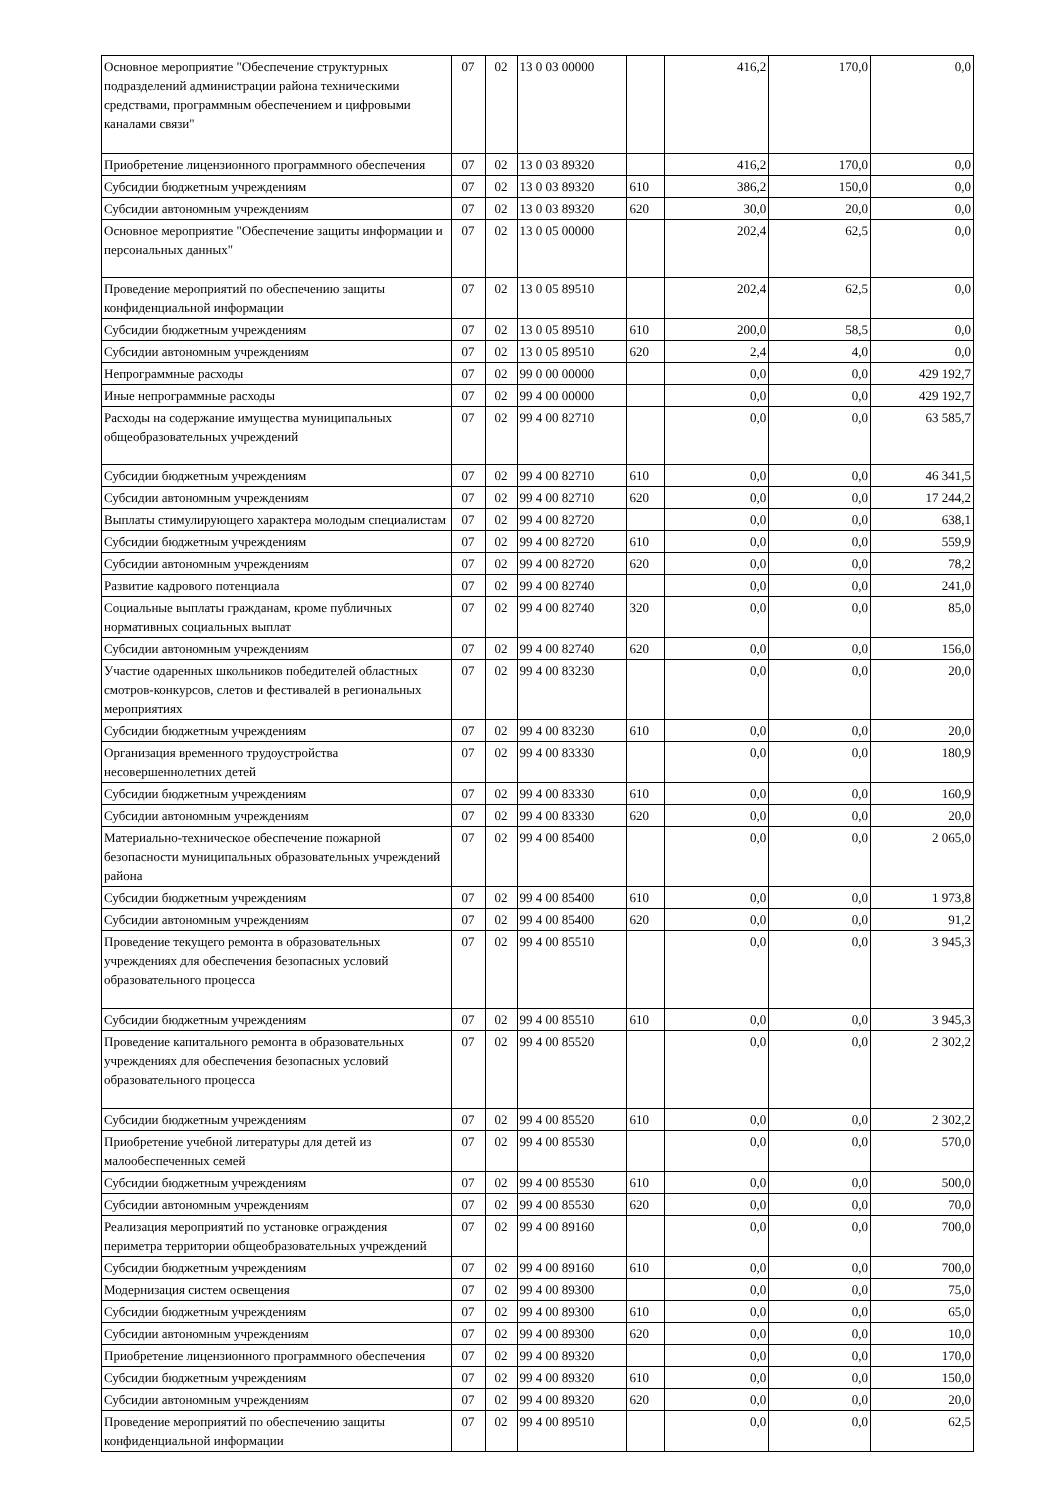| Основное мероприятие "Обеспечение структурных подразделений администрации района техническими средствами, программным обеспечением и цифровыми каналами связи" | 07 | 02 | 13 0 03 00000 | | 416,2 | 170,0 | 0,0 |
| Приобретение лицензионного программного обеспечения | 07 | 02 | 13 0 03 89320 | | 416,2 | 170,0 | 0,0 |
| Субсидии бюджетным учреждениям | 07 | 02 | 13 0 03 89320 | 610 | 386,2 | 150,0 | 0,0 |
| Субсидии автономным учреждениям | 07 | 02 | 13 0 03 89320 | 620 | 30,0 | 20,0 | 0,0 |
| Основное мероприятие "Обеспечение защиты информации и персональных данных" | 07 | 02 | 13 0 05 00000 | | 202,4 | 62,5 | 0,0 |
| Проведение мероприятий по обеспечению защиты конфиденциальной информации | 07 | 02 | 13 0 05 89510 | | 202,4 | 62,5 | 0,0 |
| Субсидии бюджетным учреждениям | 07 | 02 | 13 0 05 89510 | 610 | 200,0 | 58,5 | 0,0 |
| Субсидии автономным учреждениям | 07 | 02 | 13 0 05 89510 | 620 | 2,4 | 4,0 | 0,0 |
| Непрограммные расходы | 07 | 02 | 99 0 00 00000 | | 0,0 | 0,0 | 429 192,7 |
| Иные непрограммные расходы | 07 | 02 | 99 4 00 00000 | | 0,0 | 0,0 | 429 192,7 |
| Расходы на содержание имущества муниципальных общеобразовательных учреждений | 07 | 02 | 99 4 00 82710 | | 0,0 | 0,0 | 63 585,7 |
| Субсидии бюджетным учреждениям | 07 | 02 | 99 4 00 82710 | 610 | 0,0 | 0,0 | 46 341,5 |
| Субсидии автономным учреждениям | 07 | 02 | 99 4 00 82710 | 620 | 0,0 | 0,0 | 17 244,2 |
| Выплаты стимулирующего характера молодым специалистам | 07 | 02 | 99 4 00 82720 | | 0,0 | 0,0 | 638,1 |
| Субсидии бюджетным учреждениям | 07 | 02 | 99 4 00 82720 | 610 | 0,0 | 0,0 | 559,9 |
| Субсидии автономным учреждениям | 07 | 02 | 99 4 00 82720 | 620 | 0,0 | 0,0 | 78,2 |
| Развитие кадрового потенциала | 07 | 02 | 99 4 00 82740 | | 0,0 | 0,0 | 241,0 |
| Социальные выплаты гражданам, кроме публичных нормативных социальных выплат | 07 | 02 | 99 4 00 82740 | 320 | 0,0 | 0,0 | 85,0 |
| Субсидии автономным учреждениям | 07 | 02 | 99 4 00 82740 | 620 | 0,0 | 0,0 | 156,0 |
| Участие одаренных школьников победителей областных смотров-конкурсов, слетов и фестивалей в региональных мероприятиях | 07 | 02 | 99 4 00 83230 | | 0,0 | 0,0 | 20,0 |
| Субсидии бюджетным учреждениям | 07 | 02 | 99 4 00 83230 | 610 | 0,0 | 0,0 | 20,0 |
| Организация временного трудоустройства несовершеннолетних детей | 07 | 02 | 99 4 00 83330 | | 0,0 | 0,0 | 180,9 |
| Субсидии бюджетным учреждениям | 07 | 02 | 99 4 00 83330 | 610 | 0,0 | 0,0 | 160,9 |
| Субсидии автономным учреждениям | 07 | 02 | 99 4 00 83330 | 620 | 0,0 | 0,0 | 20,0 |
| Материально-техническое обеспечение пожарной безопасности муниципальных образовательных учреждений района | 07 | 02 | 99 4 00 85400 | | 0,0 | 0,0 | 2 065,0 |
| Субсидии бюджетным учреждениям | 07 | 02 | 99 4 00 85400 | 610 | 0,0 | 0,0 | 1 973,8 |
| Субсидии автономным учреждениям | 07 | 02 | 99 4 00 85400 | 620 | 0,0 | 0,0 | 91,2 |
| Проведение текущего ремонта в образовательных учреждениях для обеспечения безопасных условий образовательного процесса | 07 | 02 | 99 4 00 85510 | | 0,0 | 0,0 | 3 945,3 |
| Субсидии бюджетным учреждениям | 07 | 02 | 99 4 00 85510 | 610 | 0,0 | 0,0 | 3 945,3 |
| Проведение капитального ремонта в образовательных учреждениях для обеспечения безопасных условий образовательного процесса | 07 | 02 | 99 4 00 85520 | | 0,0 | 0,0 | 2 302,2 |
| Субсидии бюджетным учреждениям | 07 | 02 | 99 4 00 85520 | 610 | 0,0 | 0,0 | 2 302,2 |
| Приобретение учебной литературы для детей из малообеспеченных семей | 07 | 02 | 99 4 00 85530 | | 0,0 | 0,0 | 570,0 |
| Субсидии бюджетным учреждениям | 07 | 02 | 99 4 00 85530 | 610 | 0,0 | 0,0 | 500,0 |
| Субсидии автономным учреждениям | 07 | 02 | 99 4 00 85530 | 620 | 0,0 | 0,0 | 70,0 |
| Реализация мероприятий по установке ограждения периметра территории общеобразовательных учреждений | 07 | 02 | 99 4 00 89160 | | 0,0 | 0,0 | 700,0 |
| Субсидии бюджетным учреждениям | 07 | 02 | 99 4 00 89160 | 610 | 0,0 | 0,0 | 700,0 |
| Модернизация систем освещения | 07 | 02 | 99 4 00 89300 | | 0,0 | 0,0 | 75,0 |
| Субсидии бюджетным учреждениям | 07 | 02 | 99 4 00 89300 | 610 | 0,0 | 0,0 | 65,0 |
| Субсидии автономным учреждениям | 07 | 02 | 99 4 00 89300 | 620 | 0,0 | 0,0 | 10,0 |
| Приобретение лицензионного программного обеспечения | 07 | 02 | 99 4 00 89320 | | 0,0 | 0,0 | 170,0 |
| Субсидии бюджетным учреждениям | 07 | 02 | 99 4 00 89320 | 610 | 0,0 | 0,0 | 150,0 |
| Субсидии автономным учреждениям | 07 | 02 | 99 4 00 89320 | 620 | 0,0 | 0,0 | 20,0 |
| Проведение мероприятий по обеспечению защиты конфиденциальной информации | 07 | 02 | 99 4 00 89510 | | 0,0 | 0,0 | 62,5 |